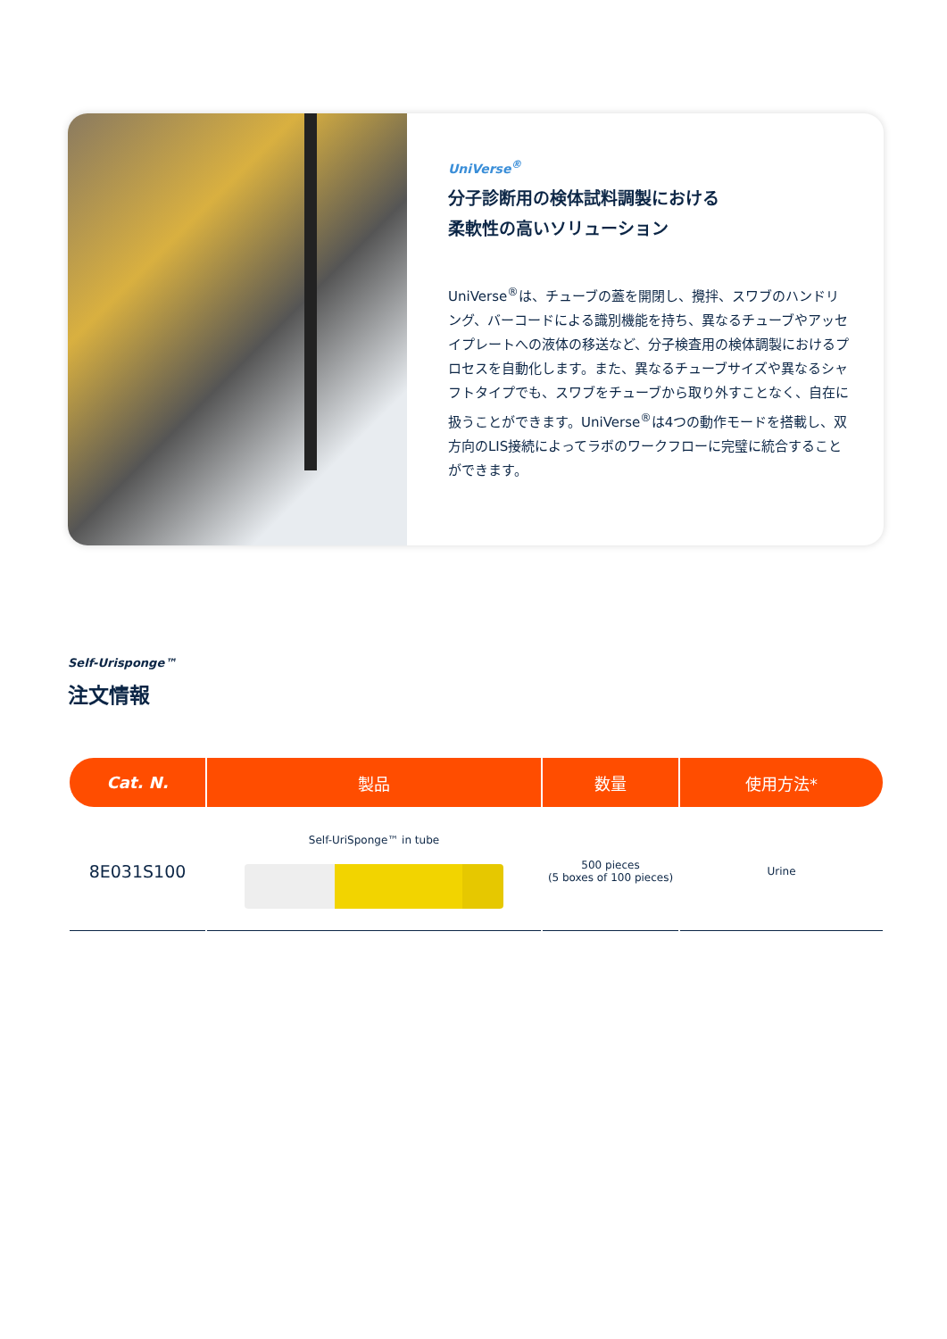UniVerse<sup>®</sup>
分子診断用の検体試料調製における
柔軟性の高いソリューション
UniVerse<sup>®</sup>は、チューブの蓋を開閉し、攪拌、スワブのハンドリング、バーコードによる識別機能を持ち、異なるチューブやアッセイプレートへの液体の移送など、分子検査用の検体調製におけるプロセスを自動化します。また、異なるチューブサイズや異なるシャフトタイプでも、スワブをチューブから取り外すことなく、自在に扱うことができます。UniVerse<sup>®</sup>は4つの動作モードを搭載し、双方向のLIS接続によってラボのワークフローに完璧に統合することができます。
Self-Urisponge™
注文情報
| Cat. N. | 製品 | 数量 | 使用方法* |
| --- | --- | --- | --- |
| 8E031S100 | Self-UriSponge™ in tube | 500 pieces (5 boxes of 100 pieces) | Urine |